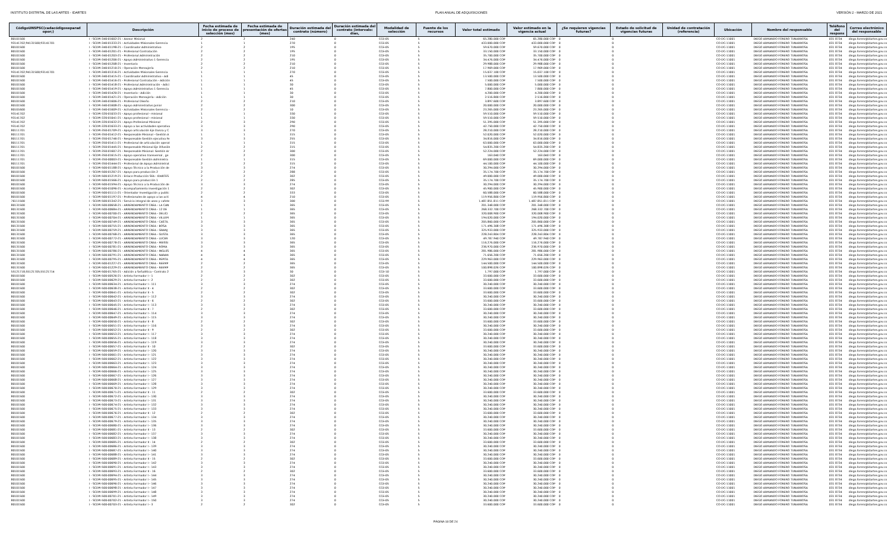INSTITUTO DISTRITAL DE LAS ARTES - IDARTES PLAN ANUAL DE ADQUISICIONES VERSIÓN 2 - MARZO DE 2021
| CódigoUNSPSC(cadacódigoseparad opor;) | Descripción | Fecha estimada de inicio de proceso de selección (mes) | Fecha estimada de presentación de ofertas (mes) | Duración estimada del contrato (número) | Duración estimada del contrato (intervalo: días, | Modalidad de selección | Fuente de los recursos | Valor total estimado | Valor estimado en la vigencia actual | ¿Se requieren vigencias futuras? | Estado de solicitud de vigencias futuras | Unidad de contratación (referencia) | Ubicación | Nombre del responsable | Teléfono del respons | Correo electrónico del responsable |
| --- | --- | --- | --- | --- | --- | --- | --- | --- | --- | --- | --- | --- | --- | --- | --- | --- |
| 80101500 | I - SCDPI-340-01602-21 - Asesor Misional | 2 | 2 | 240 | 0 | CCE-05 | 5 | 65.280.000 COP | 65.280.000 COP | 0 | 0 | | CO-DC-11001 | DIEGO ARMANDO FORERO TUNARROSA | 031 8734 | diego.forero@idartes.gov.co |
| 93141702;94131500;93141701 | I - SCDPI-340-01333-21 - Actividades Misionales Gerencia | 1 | 1 | 270 | 0 | CCE-05 | 5 | 433.000.000 COP | 433.000.000 COP | 0 | 0 | | CO-DC-11001 | DIEGO ARMANDO FORERO TUNARROSA | 031 8734 | diego.forero@idartes.gov.co |
| 80101500 | I - SCDPI-340-01198-21 - Coordinador Administrativo | 2 | 2 | 195 | 0 | CCE-05 | 5 | 59.670.000 COP | 59.670.000 COP | 0 | 0 | | CO-DC-11001 | DIEGO ARMANDO FORERO TUNARROSA | 031 8734 | diego.forero@idartes.gov.co |
| 80101500 | I - SCDPI-340-01201-21 - Profesional Contratación | 2 | 2 | 195 | 0 | CCE-05 | 5 | 33.150.000 COP | 33.150.000 COP | 0 | 0 | | CO-DC-11001 | DIEGO ARMANDO FORERO TUNARROSA | 031 8734 | diego.forero@idartes.gov.co |
| 80101500 | I - SCDPI-340-01203-21 - Profesional Administración | 2 | 2 | 210 | 0 | CCE-05 | 5 | 35.700.000 COP | 35.700.000 COP | 0 | 0 | | CO-DC-11001 | DIEGO ARMANDO FORERO TUNARROSA | 031 8734 | diego.forero@idartes.gov.co |
| 80101500 | I - SCDPI-340-01206-21 - Apoyo Administrativo 1 Gerencia | 2 | 2 | 195 | 0 | CCE-05 | 5 | 34.476.000 COP | 34.476.000 COP | 0 | 0 | | CO-DC-11001 | DIEGO ARMANDO FORERO TUNARROSA | 031 8734 | diego.forero@idartes.gov.co |
| 80101500 | I - SCDPI-340-01208-21 - Inventario | 2 | 2 | 210 | 0 | CCE-05 | 5 | 29.988.000 COP | 29.988.000 COP | 0 | 0 | | CO-DC-11001 | DIEGO ARMANDO FORERO TUNARROSA | 031 8734 | diego.forero@idartes.gov.co |
| 80101500 | I - SCDPI-340-01210-21 - Operación Mensajería | 2 | 2 | 210 | 0 | CCE-05 | 5 | 17.969.000 COP | 17.969.000 COP | 0 | 0 | | CO-DC-11001 | DIEGO ARMANDO FORERO TUNARROSA | 031 8734 | diego.forero@idartes.gov.co |
| 93141702;94131500;93141701 | I - SCDPI-340-01316-21 - Actividades Misionales Gerencia | 1 | 1 | 270 | 0 | CCE-05 | 5 | 15.037.100 COP | 15.037.100 COP | 0 | 0 | | CO-DC-11001 | DIEGO ARMANDO FORERO TUNARROSA | 031 8734 | diego.forero@idartes.gov.co |
| 80101500 | I - SCDPI-340-01415-21 - Coordinador Administrativo - Adi | 1 | 1 | 45 | 0 | CCE-05 | 5 | 13.500.000 COP | 13.500.000 COP | 0 | 0 | | CO-DC-11001 | DIEGO ARMANDO FORERO TUNARROSA | 031 8734 | diego.forero@idartes.gov.co |
| 80101500 | I - SCDPI-340-01416-21 - Profesional Contratación - Adición | 1 | 1 | 45 | 0 | CCE-05 | 5 | 7.500.000 COP | 7.500.000 COP | 0 | 0 | | CO-DC-11001 | DIEGO ARMANDO FORERO TUNARROSA | 031 8734 | diego.forero@idartes.gov.co |
| 80101500 | I - SCDPI-340-01418-21 - Profesional Administración - Adici | 1 | 1 | 30 | 0 | CCE-05 | 5 | 5.000.000 COP | 5.000.000 COP | 0 | 0 | | CO-DC-11001 | DIEGO ARMANDO FORERO TUNARROSA | 031 8734 | diego.forero@idartes.gov.co |
| 80101500 | I - SCDPI-340-01419-21 - Apoyo Administrativo 1 Gerencia | 1 | 1 | 45 | 0 | CCE-05 | 5 | 7.800.000 COP | 7.800.000 COP | 0 | 0 | | CO-DC-11001 | DIEGO ARMANDO FORERO TUNARROSA | 031 8734 | diego.forero@idartes.gov.co |
| 80101500 | I - SCDPI-340-01420-21 - Inventario - Adición | 1 | 1 | 30 | 0 | CCE-05 | 5 | 4.200.000 COP | 4.200.000 COP | 0 | 0 | | CO-DC-11001 | DIEGO ARMANDO FORERO TUNARROSA | 031 8734 | diego.forero@idartes.gov.co |
| 80101500 | I - SCDPI-340-01421-21 - Operación Mensajería - Adición | 1 | 1 | 30 | 0 | CCE-05 | 5 | 2.516.800 COP | 2.516.800 COP | 0 | 0 | | CO-DC-11001 | DIEGO ARMANDO FORERO TUNARROSA | 031 8734 | diego.forero@idartes.gov.co |
| 80101500 | I - SCDPI-340-01606-21 - Profesional Diseño | 2 | 2 | 210 | 0 | CCE-05 | 5 | 3.897.600 COP | 3.897.600 COP | 0 | 0 | | CO-DC-11001 | DIEGO ARMANDO FORERO TUNARROSA | 031 8734 | diego.forero@idartes.gov.co |
| 80101500 | I - SCDPI-340-01608-21 - Apoyo Administrativo Junior | 2 | 2 | 300 | 0 | CCE-05 | 5 | 20.000.000 COP | 20.000.000 COP | 0 | 0 | | CO-DC-11001 | DIEGO ARMANDO FORERO TUNARROSA | 031 8734 | diego.forero@idartes.gov.co |
| 80101600 | I - SCDPI-340-01609-21 - Actividades Misionales Gerencia - | 2 | 2 | 10 | 0 | CCE-05 | 5 | 23.265.000 COP | 23.265.000 COP | 0 | 0 | | CO-DC-11001 | DIEGO ARMANDO FORERO TUNARROSA | 031 8734 | diego.forero@idartes.gov.co |
| 93141702 | I - SCDPI-320-01033-21 - Apoyo profesional - misional | 1 | 1 | 330 | 0 | CCE-05 | 5 | 59.510.000 COP | 59.510.000 COP | 0 | 0 | | CO-DC-11001 | DIEGO ARMANDO FORERO TUNARROSA | 031 8734 | diego.forero@idartes.gov.co |
| 93141702 | I - SCDPI-320-01041-21 - Apoyo profesional - misional | 1 | 1 | 330 | 0 | CCE-05 | 5 | 59.510.000 COP | 59.510.000 COP | 0 | 0 | | CO-DC-11001 | DIEGO ARMANDO FORERO TUNARROSA | 031 8734 | diego.forero@idartes.gov.co |
| 93141702 | I - SCDPI-320-01632-21 - Apoyo Profesional Misional | 2 | 3 | 290 | 0 | CCE-05 | 5 | 51.395.000 COP | 51.395.000 COP | 0 | 0 | | CO-DC-11001 | DIEGO ARMANDO FORERO TUNARROSA | 031 8734 | diego.forero@idartes.gov.co |
| 93141702 | I - SCDPI-320-01633-21 - Apoyo a las actividades operativa | 3 | 3 | 290 | 0 | CCE-05 | 5 | 42.750.000 COP | 42.750.000 COP | 0 | 0 | | CO-DC-11001 | DIEGO ARMANDO FORERO TUNARROSA | 031 8734 | diego.forero@idartes.gov.co |
| 80111701 | I - SCDPI-350-01709-21 - Apoyo articulación Eje Danza y C | 3 | 3 | 270 | 0 | CCE-05 | 5 | 28.210.000 COP | 28.210.000 COP | 0 | 0 | | CO-DC-11001 | DIEGO ARMANDO FORERO TUNARROSA | 031 8734 | diego.forero@idartes.gov.co |
| 80111701 | I - SCDPI-350-01412-21 - Responsable Misional - Gestión A | 1 | 1 | 315 | 0 | CCE-05 | 5 | 52.020.000 COP | 52.020.000 COP | 0 | 0 | | CO-DC-11001 | DIEGO ARMANDO FORERO TUNARROSA | 031 8734 | diego.forero@idartes.gov.co |
| 80111701 | I - SCDPI-350-01746-21 - Responsable Gestión ejecutiva Fe | 3 | 3 | 255 | 0 | CCE-05 | 5 | 34.816.000 COP | 34.816.000 COP | 0 | 0 | | CO-DC-11001 | DIEGO ARMANDO FORERO TUNARROSA | 031 8734 | diego.forero@idartes.gov.co |
| 80111701 | I - SCDPI-350-01411-21 - Profesional de articulación operat | 1 | 1 | 315 | 0 | CCE-05 | 5 | 63.000.000 COP | 63.000.000 COP | 0 | 0 | | CO-DC-11001 | DIEGO ARMANDO FORERO TUNARROSA | 031 8734 | diego.forero@idartes.gov.co |
| 80111701 | I - SCDPI-350-01445-21 - Responsable Misional Eje Difusión | 2 | 2 | 315 | 0 | CCE-05 | 5 | 54.835.200 COP | 54.835.200 COP | 0 | 0 | | CO-DC-11001 | DIEGO ARMANDO FORERO TUNARROSA | 031 8734 | diego.forero@idartes.gov.co |
| 80111701 | I - SCDPI-350-01607-21 - Responsable Misional: Gestión Ar | 2 | 2 | 300 | 0 | CCE-05 | 5 | 52.224.000 COP | 52.224.000 COP | 0 | 0 | | CO-DC-11001 | DIEGO ARMANDO FORERO TUNARROSA | 031 8734 | diego.forero@idartes.gov.co |
| 80111701 | I - SCDPI-350-01615-21 - Apoyo operativo transversal , ge | 2 | 2 | 300 | 0 | CCE-05 | 5 | 163.040 COP | 163.040 COP | 0 | 0 | | CO-DC-11001 | DIEGO ARMANDO FORERO TUNARROSA | 031 8734 | diego.forero@idartes.gov.co |
| 80111701 | I - SCDPI-350-00003-21 - Responsable Gestión Administra | 1 | 1 | 315 | 0 | CCE-05 | 5 | 69.000.000 COP | 69.000.000 COP | 0 | 0 | | CO-DC-11001 | DIEGO ARMANDO FORERO TUNARROSA | 031 8734 | diego.forero@idartes.gov.co |
| 80111701 | I - SCDPI-350-01444-21 - Profesional de Apoyo Administrat | 2 | 2 | 315 | 0 | CCE-05 | 5 | 44.100.000 COP | 44.100.000 COP | 0 | 0 | | CO-DC-11001 | DIEGO ARMANDO FORERO TUNARROSA | 031 8734 | diego.forero@idartes.gov.co |
| 80101500 | I - SCDPI-500-01188-21 - Apoyo Técnico a la Producción de | 3 | 3 | 274 | 0 | CCE-05 | 5 | 30.294.000 COP | 30.294.000 COP | 0 | 0 | | CO-DC-11001 | DIEGO ARMANDO FORERO TUNARROSA | 031 8734 | diego.forero@idartes.gov.co |
| 80101500 | I - SCDPI-500-01207-21 - Apoyo para producción 2 | 2 | 2 | 288 | 0 | CCE-05 | 5 | 35.174.700 COP | 35.174.700 COP | 0 | 0 | | CO-DC-11001 | DIEGO ARMANDO FORERO TUNARROSA | 031 8734 | diego.forero@idartes.gov.co |
| 80101500 | I - SCDPI-500-01219-21 - Enlace Producción SFA - IDARTES | 2 | 2 | 302 | 0 | CCE-05 | 5 | 49.000.000 COP | 49.000.000 COP | 0 | 0 | | CO-DC-11001 | DIEGO ARMANDO FORERO TUNARROSA | 031 8734 | diego.forero@idartes.gov.co |
| 80101500 | I - SCDPI-500-01566-21 - Apoyo para producción 1 | 2 | 2 | 285 | 0 | CCE-05 | 5 | 35.174.700 COP | 35.174.700 COP | 0 | 0 | | CO-DC-11001 | DIEGO ARMANDO FORERO TUNARROSA | 031 8734 | diego.forero@idartes.gov.co |
| 80101500 | I - SCDPI-500-01594-21 - Apoyo Técnico a la Producción de | 3 | 3 | 274 | 0 | CCE-05 | 5 | 30.294.000 COP | 30.294.000 COP | 0 | 0 | | CO-DC-11001 | DIEGO ARMANDO FORERO TUNARROSA | 031 8734 | diego.forero@idartes.gov.co |
| 80101500 | I - SCDPI-500-01096-21 - Acompañamiento Investigación 1 | 2 | 2 | 302 | 0 | CCE-05 | 5 | 45.900.000 COP | 45.900.000 COP | 0 | 0 | | CO-DC-11001 | DIEGO ARMANDO FORERO TUNARROSA | 031 8734 | diego.forero@idartes.gov.co |
| 80101500 | I - SCDPI-500-01111-21 - Orientador Investigación y public | 2 | 2 | 333 | 0 | CCE-05 | 5 | 60.588.000 COP | 60.588.000 COP | 0 | 0 | | CO-DC-11001 | DIEGO ARMANDO FORERO TUNARROSA | 031 8734 | diego.forero@idartes.gov.co |
| 80101500 | I - SCDPI-500-01197-21 - Profesionales de apoyo a las acti | 4 | 4 | 210 | 0 | CCE-05 | 5 | 119.956.800 COP | 119.956.800 COP | 0 | 0 | | CO-DC-11001 | DIEGO ARMANDO FORERO TUNARROSA | 031 8734 | diego.forero@idartes.gov.co |
| 76111500 | I - SCDPI-500-01342-21 - Servicio integral de aseo y cafete | 3 | 3 | 300 | 0 | CCE-99 | 5 | 1.487.851.811 COP | 1.487.851.811 COP | 0 | 0 | | CO-DC-11001 | DIEGO ARMANDO FORERO TUNARROSA | 031 8734 | diego.forero@idartes.gov.co |
| 80131500 | I - SCDPI-500-00658-21 - ARRENDAMIENTO CREA - LA CAN | 1 | 1 | 365 | 0 | CCE-05 | 5 | 201.348.000 COP | 201.348.000 COP | 0 | 0 | | CO-DC-11001 | DIEGO ARMANDO FORERO TUNARROSA | 031 8734 | diego.forero@idartes.gov.co |
| 80131500 | I - SCDPI-500-00684-21 - ARRENDAMIENTO CREA - 12 DE | 1 | 1 | 365 | 0 | CCE-05 | 5 | 268.332.700 COP | 268.332.700 COP | 0 | 0 | | CO-DC-11001 | DIEGO ARMANDO FORERO TUNARROSA | 031 8734 | diego.forero@idartes.gov.co |
| 80131500 | I - SCDPI-500-00700-21 - ARRENDAMIENTO CREA - DELICI | 2 | 2 | 365 | 0 | CCE-05 | 5 | 320.008.900 COP | 320.008.900 COP | 0 | 0 | | CO-DC-11001 | DIEGO ARMANDO FORERO TUNARROSA | 031 8734 | diego.forero@idartes.gov.co |
| 80131500 | I - SCDPI-500-00704-21 - ARRENDAMIENTO CREA - VILLEM | 1 | 1 | 365 | 0 | CCE-05 | 5 | 194.020.000 COP | 194.020.000 COP | 0 | 0 | | CO-DC-11001 | DIEGO ARMANDO FORERO TUNARROSA | 031 8734 | diego.forero@idartes.gov.co |
| 80131500 | I - SCDPI-500-00749-21 - ARRENDAMIENTO CREA - CASTIL | 3 | 3 | 365 | 0 | CCE-05 | 5 | 205.860.000 COP | 205.860.000 COP | 0 | 0 | | CO-DC-11001 | DIEGO ARMANDO FORERO TUNARROSA | 031 8734 | diego.forero@idartes.gov.co |
| 80131500 | I - SCDPI-500-00755-21 - ARRENDAMIENTO CREA - BOSA | 3 | 3 | 365 | 0 | CCE-05 | 5 | 171.496.308 COP | 171.496.308 COP | 0 | 0 | | CO-DC-11001 | DIEGO ARMANDO FORERO TUNARROSA | 031 8734 | diego.forero@idartes.gov.co |
| 80131500 | I - SCDPI-500-00759-21 - ARRENDAMIENTO CREA - GRANJ | 3 | 3 | 365 | 0 | CCE-05 | 5 | 325.933.000 COP | 325.933.000 COP | 0 | 0 | | CO-DC-11001 | DIEGO ARMANDO FORERO TUNARROSA | 031 8734 | diego.forero@idartes.gov.co |
| 80131500 | I - SCDPI-500-00768-21 - ARRENDAMIENTO CREA - GUSTA | 3 | 3 | 365 | 0 | CCE-05 | 5 | 228.243.804 COP | 228.243.804 COP | 0 | 0 | | CO-DC-11001 | DIEGO ARMANDO FORERO TUNARROSA | 031 8734 | diego.forero@idartes.gov.co |
| 80131500 | I - SCDPI-500-00772-21 - ARRENDAMIENTO CREA - LUCER | 3 | 3 | 120 | 0 | CCE-05 | 5 | 49.787.940 COP | 49.787.940 COP | 0 | 0 | | CO-DC-11001 | DIEGO ARMANDO FORERO TUNARROSA | 031 8734 | diego.forero@idartes.gov.co |
| 80131500 | I - SCDPI-500-00778-21 - ARRENDAMIENTO CREA - MEISSI | 3 | 3 | 365 | 0 | CCE-05 | 5 | 116.276.000 COP | 116.276.000 COP | 0 | 0 | | CO-DC-11001 | DIEGO ARMANDO FORERO TUNARROSA | 031 8734 | diego.forero@idartes.gov.co |
| 80131500 | I - SCDPI-500-00781-21 - ARRENDAMIENTO CREA - ROMA | 3 | 3 | 365 | 0 | CCE-05 | 5 | 236.970.000 COP | 236.970.000 COP | 0 | 0 | | CO-DC-11001 | DIEGO ARMANDO FORERO TUNARROSA | 031 8734 | diego.forero@idartes.gov.co |
| 80131500 | I - SCDPI-500-00786-21 - ARRENDAMIENTO CREA - INGLES | 4 | 4 | 365 | 0 | CCE-05 | 5 | 281.986.000 COP | 281.986.000 COP | 0 | 0 | | CO-DC-11001 | DIEGO ARMANDO FORERO TUNARROSA | 031 8734 | diego.forero@idartes.gov.co |
| 80131500 | I - SCDPI-500-00791-21 - ARRENDAMIENTO CREA - NARAN | 4 | 4 | 365 | 0 | CCE-05 | 5 | 71.656.200 COP | 71.656.200 COP | 0 | 0 | | CO-DC-11001 | DIEGO ARMANDO FORERO TUNARROSA | 031 8734 | diego.forero@idartes.gov.co |
| 80131500 | I - SCDPI-500-00795-21 - ARRENDAMIENTO CREA - PEPITA | 4 | 4 | 365 | 0 | CCE-05 | 5 | 229.963.000 COP | 229.963.000 COP | 0 | 0 | | CO-DC-11001 | DIEGO ARMANDO FORERO TUNARROSA | 031 8734 | diego.forero@idartes.gov.co |
| 80131500 | I - SCDPI-500-01227-21 - ARRENDAMIENTO CREA - REEMP | 2 | 2 | 365 | 0 | CCE-05 | 5 | 144.500.000 COP | 144.500.000 COP | 0 | 0 | | CO-DC-11001 | DIEGO ARMANDO FORERO TUNARROSA | 031 8734 | diego.forero@idartes.gov.co |
| 80131500 | I - SCDPI-500-01229-21 - ARRENDAMIENTO CREA - REEMP | 2 | 2 | 365 | 0 | CCE-05 | 5 | 100.898.026 COP | 100.898.026 COP | 0 | 0 | | CO-DC-11001 | DIEGO ARMANDO FORERO TUNARROSA | 031 8734 | diego.forero@idartes.gov.co |
| 55121718;55121705;55121714 | I - SCDPI-500-01765-21 - Adición a Señalética - Contrato 2 | 3 | 3 | 30 | 0 | CCE-10 | 5 | 1.797.000 COP | 1.797.000 COP | 0 | 0 | | CO-DC-11001 | DIEGO ARMANDO FORERO TUNARROSA | 031 8734 | diego.forero@idartes.gov.co |
| 80101500 | I - SCDPI-500-00526-21 - Artista Formador I - 1 | 2 | 2 | 302 | 0 | CCE-05 | 5 | 33.600.000 COP | 33.600.000 COP | 0 | 0 | | CO-DC-11001 | DIEGO ARMANDO FORERO TUNARROSA | 031 8734 | diego.forero@idartes.gov.co |
| 80101500 | I - SCDPI-500-00629-21 - Artista Formador I - 2 | 2 | 2 | 302 | 0 | CCE-05 | 5 | 33.600.000 COP | 33.600.000 COP | 0 | 0 | | CO-DC-11001 | DIEGO ARMANDO FORERO TUNARROSA | 031 8734 | diego.forero@idartes.gov.co |
| 80101500 | I - SCDPI-500-00634-21 - Artista Formador I - 111 | 3 | 3 | 274 | 0 | CCE-05 | 5 | 30.240.000 COP | 30.240.000 COP | 0 | 0 | | CO-DC-11001 | DIEGO ARMANDO FORERO TUNARROSA | 031 8734 | diego.forero@idartes.gov.co |
| 80101500 | I - SCDPI-500-00638-21 - Artista Formador II - 4 | 2 | 2 | 302 | 0 | CCE-05 | 5 | 33.600.000 COP | 33.600.000 COP | 0 | 0 | | CO-DC-11001 | DIEGO ARMANDO FORERO TUNARROSA | 031 8734 | diego.forero@idartes.gov.co |
| 80101500 | I - SCDPI-500-00641-21 - Artista Formador II - 5 | 2 | 2 | 302 | 0 | CCE-05 | 5 | 33.600.000 COP | 33.600.000 COP | 0 | 0 | | CO-DC-11001 | DIEGO ARMANDO FORERO TUNARROSA | 031 8734 | diego.forero@idartes.gov.co |
| 80101500 | I - SCDPI-500-00642-21 - Artista Formador I - 112 | 3 | 3 | 274 | 0 | CCE-05 | 5 | 30.240.000 COP | 30.240.000 COP | 0 | 0 | | CO-DC-11001 | DIEGO ARMANDO FORERO TUNARROSA | 031 8734 | diego.forero@idartes.gov.co |
| 80101500 | I - SCDPI-500-00643-21 - Artista Formador II - 6 | 2 | 2 | 302 | 0 | CCE-05 | 5 | 33.600.000 COP | 33.600.000 COP | 0 | 0 | | CO-DC-11001 | DIEGO ARMANDO FORERO TUNARROSA | 031 8734 | diego.forero@idartes.gov.co |
| 80101500 | I - SCDPI-500-00645-21 - Artista Formador I - 113 | 3 | 3 | 274 | 0 | CCE-05 | 5 | 30.240.000 COP | 30.240.000 COP | 0 | 0 | | CO-DC-11001 | DIEGO ARMANDO FORERO TUNARROSA | 031 8734 | diego.forero@idartes.gov.co |
| 80101500 | I - SCDPI-500-00646-21 - Artista Formador II - 7 | 2 | 2 | 302 | 0 | CCE-05 | 5 | 33.600.000 COP | 33.600.000 COP | 0 | 0 | | CO-DC-11001 | DIEGO ARMANDO FORERO TUNARROSA | 031 8734 | diego.forero@idartes.gov.co |
| 80101500 | I - SCDPI-500-00647-21 - Artista Formador I - 114 | 3 | 3 | 274 | 0 | CCE-05 | 5 | 30.240.000 COP | 30.240.000 COP | 0 | 0 | | CO-DC-11001 | DIEGO ARMANDO FORERO TUNARROSA | 031 8734 | diego.forero@idartes.gov.co |
| 80101500 | I - SCDPI-500-00649-21 - Artista Formador I - 115 | 3 | 3 | 274 | 0 | CCE-05 | 5 | 30.240.000 COP | 30.240.000 COP | 0 | 0 | | CO-DC-11001 | DIEGO ARMANDO FORERO TUNARROSA | 031 8734 | diego.forero@idartes.gov.co |
| 80101500 | I - SCDPI-500-00650-21 - Artista Formador II - 8 | 2 | 2 | 302 | 0 | CCE-05 | 5 | 33.600.000 COP | 33.600.000 COP | 0 | 0 | | CO-DC-11001 | DIEGO ARMANDO FORERO TUNARROSA | 031 8734 | diego.forero@idartes.gov.co |
| 80101500 | I - SCDPI-500-00651-21 - Artista Formador I - 116 | 3 | 3 | 274 | 0 | CCE-05 | 5 | 30.240.000 COP | 30.240.000 COP | 0 | 0 | | CO-DC-11001 | DIEGO ARMANDO FORERO TUNARROSA | 031 8734 | diego.forero@idartes.gov.co |
| 80101500 | I - SCDPI-500-00652-21 - Artista Formador II - 9 | 2 | 2 | 302 | 0 | CCE-05 | 5 | 33.600.000 COP | 33.600.000 COP | 0 | 0 | | CO-DC-11001 | DIEGO ARMANDO FORERO TUNARROSA | 031 8734 | diego.forero@idartes.gov.co |
| 80101500 | I - SCDPI-500-00653-21 - Artista Formador I - 117 | 3 | 3 | 274 | 0 | CCE-05 | 5 | 30.240.000 COP | 30.240.000 COP | 0 | 0 | | CO-DC-11001 | DIEGO ARMANDO FORERO TUNARROSA | 031 8734 | diego.forero@idartes.gov.co |
| 80101500 | I - SCDPI-500-00655-21 - Artista Formador I - 118 | 3 | 3 | 274 | 0 | CCE-05 | 5 | 30.240.000 COP | 30.240.000 COP | 0 | 0 | | CO-DC-11001 | DIEGO ARMANDO FORERO TUNARROSA | 031 8734 | diego.forero@idartes.gov.co |
| 80101500 | I - SCDPI-500-00656-21 - Artista Formador I - 119 | 3 | 3 | 274 | 0 | CCE-05 | 5 | 30.240.000 COP | 30.240.000 COP | 0 | 0 | | CO-DC-11001 | DIEGO ARMANDO FORERO TUNARROSA | 031 8734 | diego.forero@idartes.gov.co |
| 80101500 | I - SCDPI-500-00657-21 - Artista Formador II - 10 | 2 | 2 | 302 | 0 | CCE-05 | 5 | 33.600.000 COP | 33.600.000 COP | 0 | 0 | | CO-DC-11001 | DIEGO ARMANDO FORERO TUNARROSA | 031 8734 | diego.forero@idartes.gov.co |
| 80101500 | I - SCDPI-500-00659-21 - Artista Formador I - 120 | 3 | 3 | 274 | 0 | CCE-05 | 5 | 30.240.000 COP | 30.240.000 COP | 0 | 0 | | CO-DC-11001 | DIEGO ARMANDO FORERO TUNARROSA | 031 8734 | diego.forero@idartes.gov.co |
| 80101500 | I - SCDPI-500-00661-21 - Artista Formador I - 121 | 3 | 3 | 274 | 0 | CCE-05 | 5 | 30.240.000 COP | 30.240.000 COP | 0 | 0 | | CO-DC-11001 | DIEGO ARMANDO FORERO TUNARROSA | 031 8734 | diego.forero@idartes.gov.co |
| 80101500 | I - SCDPI-500-00662-21 - Artista Formador I - 122 | 3 | 3 | 274 | 0 | CCE-05 | 5 | 30.240.000 COP | 30.240.000 COP | 0 | 0 | | CO-DC-11001 | DIEGO ARMANDO FORERO TUNARROSA | 031 8734 | diego.forero@idartes.gov.co |
| 80101500 | I - SCDPI-500-00663-21 - Artista Formador I - 123 | 3 | 3 | 274 | 0 | CCE-05 | 5 | 30.240.000 COP | 30.240.000 COP | 0 | 0 | | CO-DC-11001 | DIEGO ARMANDO FORERO TUNARROSA | 031 8734 | diego.forero@idartes.gov.co |
| 80101500 | I - SCDPI-500-00664-21 - Artista Formador I - 124 | 3 | 3 | 274 | 0 | CCE-05 | 5 | 30.240.000 COP | 30.240.000 COP | 0 | 0 | | CO-DC-11001 | DIEGO ARMANDO FORERO TUNARROSA | 031 8734 | diego.forero@idartes.gov.co |
| 80101500 | I - SCDPI-500-00666-21 - Artista Formador I - 125 | 3 | 3 | 274 | 0 | CCE-05 | 5 | 30.240.000 COP | 30.240.000 COP | 0 | 0 | | CO-DC-11001 | DIEGO ARMANDO FORERO TUNARROSA | 031 8734 | diego.forero@idartes.gov.co |
| 80101500 | I - SCDPI-500-00667-21 - Artista Formador I - 126 | 3 | 3 | 274 | 0 | CCE-05 | 5 | 30.240.000 COP | 30.240.000 COP | 0 | 0 | | CO-DC-11001 | DIEGO ARMANDO FORERO TUNARROSA | 031 8734 | diego.forero@idartes.gov.co |
| 80101500 | I - SCDPI-500-00668-21 - Artista Formador I - 127 | 3 | 3 | 274 | 0 | CCE-05 | 5 | 30.240.000 COP | 30.240.000 COP | 0 | 0 | | CO-DC-11001 | DIEGO ARMANDO FORERO TUNARROSA | 031 8734 | diego.forero@idartes.gov.co |
| 80101500 | I - SCDPI-500-00669-21 - Artista Formador I - 128 | 3 | 3 | 274 | 0 | CCE-05 | 5 | 30.240.000 COP | 30.240.000 COP | 0 | 0 | | CO-DC-11001 | DIEGO ARMANDO FORERO TUNARROSA | 031 8734 | diego.forero@idartes.gov.co |
| 80101500 | I - SCDPI-500-00670-21 - Artista Formador I - 129 | 3 | 3 | 274 | 0 | CCE-05 | 5 | 30.240.000 COP | 30.240.000 COP | 0 | 0 | | CO-DC-11001 | DIEGO ARMANDO FORERO TUNARROSA | 031 8734 | diego.forero@idartes.gov.co |
| 80101500 | I - SCDPI-500-00671-21 - Artista Formador II - 11 | 2 | 2 | 302 | 0 | CCE-05 | 5 | 33.600.000 COP | 33.600.000 COP | 0 | 0 | | CO-DC-11001 | DIEGO ARMANDO FORERO TUNARROSA | 031 8734 | diego.forero@idartes.gov.co |
| 80101500 | I - SCDPI-500-00672-21 - Artista Formador I - 130 | 3 | 3 | 274 | 0 | CCE-05 | 5 | 30.240.000 COP | 30.240.000 COP | 0 | 0 | | CO-DC-11001 | DIEGO ARMANDO FORERO TUNARROSA | 031 8734 | diego.forero@idartes.gov.co |
| 80101500 | I - SCDPI-500-00673-21 - Artista Formador I - 131 | 3 | 3 | 274 | 0 | CCE-05 | 5 | 30.240.000 COP | 30.240.000 COP | 0 | 0 | | CO-DC-11001 | DIEGO ARMANDO FORERO TUNARROSA | 031 8734 | diego.forero@idartes.gov.co |
| 80101500 | I - SCDPI-500-00674-21 - Artista Formador I - 132 | 3 | 3 | 274 | 0 | CCE-05 | 5 | 30.240.000 COP | 30.240.000 COP | 0 | 0 | | CO-DC-11001 | DIEGO ARMANDO FORERO TUNARROSA | 031 8734 | diego.forero@idartes.gov.co |
| 80101500 | I - SCDPI-500-00675-21 - Artista Formador I - 133 | 3 | 3 | 274 | 0 | CCE-05 | 5 | 30.240.000 COP | 30.240.000 COP | 0 | 0 | | CO-DC-11001 | DIEGO ARMANDO FORERO TUNARROSA | 031 8734 | diego.forero@idartes.gov.co |
| 80101500 | I - SCDPI-500-00676-21 - Artista Formador II - 12 | 2 | 2 | 302 | 0 | CCE-05 | 5 | 33.600.000 COP | 33.600.000 COP | 0 | 0 | | CO-DC-11001 | DIEGO ARMANDO FORERO TUNARROSA | 031 8734 | diego.forero@idartes.gov.co |
| 80101500 | I - SCDPI-500-00677-21 - Artista Formador I - 134 | 3 | 3 | 274 | 0 | CCE-05 | 5 | 30.240.000 COP | 30.240.000 COP | 0 | 0 | | CO-DC-11001 | DIEGO ARMANDO FORERO TUNARROSA | 031 8734 | diego.forero@idartes.gov.co |
| 80101500 | I - SCDPI-500-00679-21 - Artista Formador I - 135 | 3 | 3 | 274 | 0 | CCE-05 | 5 | 30.240.000 COP | 30.240.000 COP | 0 | 0 | | CO-DC-11001 | DIEGO ARMANDO FORERO TUNARROSA | 031 8734 | diego.forero@idartes.gov.co |
| 80101500 | I - SCDPI-500-00680-21 - Artista Formador I - 136 | 3 | 3 | 274 | 0 | CCE-05 | 5 | 30.240.000 COP | 30.240.000 COP | 0 | 0 | | CO-DC-11001 | DIEGO ARMANDO FORERO TUNARROSA | 031 8734 | diego.forero@idartes.gov.co |
| 80101500 | I - SCDPI-500-00681-21 - Artista Formador II - 13 | 2 | 2 | 302 | 0 | CCE-05 | 5 | 33.600.000 COP | 33.600.000 COP | 0 | 0 | | CO-DC-11001 | DIEGO ARMANDO FORERO TUNARROSA | 031 8734 | diego.forero@idartes.gov.co |
| 80101500 | I - SCDPI-500-00682-21 - Artista Formador I - 137 | 3 | 3 | 274 | 0 | CCE-05 | 5 | 30.240.000 COP | 30.240.000 COP | 0 | 0 | | CO-DC-11001 | DIEGO ARMANDO FORERO TUNARROSA | 031 8734 | diego.forero@idartes.gov.co |
| 80101500 | I - SCDPI-500-00683-21 - Artista Formador I - 138 | 3 | 3 | 274 | 0 | CCE-05 | 5 | 30.240.000 COP | 30.240.000 COP | 0 | 0 | | CO-DC-11001 | DIEGO ARMANDO FORERO TUNARROSA | 031 8734 | diego.forero@idartes.gov.co |
| 80101500 | I - SCDPI-500-00685-21 - Artista Formador II - 14 | 2 | 2 | 302 | 0 | CCE-05 | 5 | 33.600.000 COP | 33.600.000 COP | 0 | 0 | | CO-DC-11001 | DIEGO ARMANDO FORERO TUNARROSA | 031 8734 | diego.forero@idartes.gov.co |
| 80101500 | I - SCDPI-500-00686-21 - Artista Formador I - 139 | 3 | 3 | 274 | 0 | CCE-05 | 5 | 30.240.000 COP | 30.240.000 COP | 0 | 0 | | CO-DC-11001 | DIEGO ARMANDO FORERO TUNARROSA | 031 8734 | diego.forero@idartes.gov.co |
| 80101500 | I - SCDPI-500-00687-21 - Artista Formador I - 140 | 3 | 3 | 274 | 0 | CCE-05 | 5 | 30.240.000 COP | 30.240.000 COP | 0 | 0 | | CO-DC-11001 | DIEGO ARMANDO FORERO TUNARROSA | 031 8734 | diego.forero@idartes.gov.co |
| 80101500 | I - SCDPI-500-00688-21 - Artista Formador I - 141 | 3 | 3 | 274 | 0 | CCE-05 | 5 | 30.240.000 COP | 30.240.000 COP | 0 | 0 | | CO-DC-11001 | DIEGO ARMANDO FORERO TUNARROSA | 031 8734 | diego.forero@idartes.gov.co |
| 80101500 | I - SCDPI-500-00689-21 - Artista Formador II - 15 | 2 | 2 | 302 | 0 | CCE-05 | 5 | 33.600.000 COP | 33.600.000 COP | 0 | 0 | | CO-DC-11001 | DIEGO ARMANDO FORERO TUNARROSA | 031 8734 | diego.forero@idartes.gov.co |
| 80101500 | I - SCDPI-500-00690-21 - Artista Formador I - 142 | 3 | 3 | 274 | 0 | CCE-05 | 5 | 30.240.000 COP | 30.240.000 COP | 0 | 0 | | CO-DC-11001 | DIEGO ARMANDO FORERO TUNARROSA | 031 8734 | diego.forero@idartes.gov.co |
| 80101500 | I - SCDPI-500-00691-21 - Artista Formador I - 143 | 3 | 3 | 274 | 0 | CCE-05 | 5 | 30.240.000 COP | 30.240.000 COP | 0 | 0 | | CO-DC-11001 | DIEGO ARMANDO FORERO TUNARROSA | 031 8734 | diego.forero@idartes.gov.co |
| 80101500 | I - SCDPI-500-00693-21 - Artista Formador II - 16 | 2 | 2 | 302 | 0 | CCE-05 | 5 | 33.600.000 COP | 33.600.000 COP | 0 | 0 | | CO-DC-11001 | DIEGO ARMANDO FORERO TUNARROSA | 031 8734 | diego.forero@idartes.gov.co |
| 80101500 | I - SCDPI-500-00694-21 - Artista Formador I - 144 | 3 | 3 | 274 | 0 | CCE-05 | 5 | 30.240.000 COP | 30.240.000 COP | 0 | 0 | | CO-DC-11001 | DIEGO ARMANDO FORERO TUNARROSA | 031 8734 | diego.forero@idartes.gov.co |
| 80101500 | I - SCDPI-500-00695-21 - Artista Formador I - 145 | 3 | 3 | 274 | 0 | CCE-05 | 5 | 30.240.000 COP | 30.240.000 COP | 0 | 0 | | CO-DC-11001 | DIEGO ARMANDO FORERO TUNARROSA | 031 8734 | diego.forero@idartes.gov.co |
| 80101500 | I - SCDPI-500-00696-21 - Artista Formador I - 146 | 3 | 3 | 274 | 0 | CCE-05 | 5 | 30.240.000 COP | 30.240.000 COP | 0 | 0 | | CO-DC-11001 | DIEGO ARMANDO FORERO TUNARROSA | 031 8734 | diego.forero@idartes.gov.co |
| 80101500 | I - SCDPI-500-00698-21 - Artista Formador I - 147 | 3 | 3 | 274 | 0 | CCE-05 | 5 | 30.240.000 COP | 30.240.000 COP | 0 | 0 | | CO-DC-11001 | DIEGO ARMANDO FORERO TUNARROSA | 031 8734 | diego.forero@idartes.gov.co |
| 80101500 | I - SCDPI-500-00699-21 - Artista Formador I - 148 | 3 | 3 | 274 | 0 | CCE-05 | 5 | 30.240.000 COP | 30.240.000 COP | 0 | 0 | | CO-DC-11001 | DIEGO ARMANDO FORERO TUNARROSA | 031 8734 | diego.forero@idartes.gov.co |
| 80101500 | I - SCDPI-500-00701-21 - Artista Formador I - 149 | 3 | 3 | 274 | 0 | CCE-05 | 5 | 30.240.000 COP | 30.240.000 COP | 0 | 0 | | CO-DC-11001 | DIEGO ARMANDO FORERO TUNARROSA | 031 8734 | diego.forero@idartes.gov.co |
| 80101500 | I - SCDPI-500-00702-21 - Artista Formador I - 150 | 3 | 3 | 274 | 0 | CCE-05 | 5 | 30.240.000 COP | 30.240.000 COP | 0 | 0 | | CO-DC-11001 | DIEGO ARMANDO FORERO TUNARROSA | 031 8734 | diego.forero@idartes.gov.co |
| 80101500 | I - SCDPI-500-00703-21 - Artista Formador I - 3 | 2 | 2 | 302 | 0 | CCE-05 | 5 | 33.600.000 COP | 33.600.000 COP | 0 | 0 | | CO-DC-11001 | DIEGO ARMANDO FORERO TUNARROSA | 031 8734 | diego.forero@idartes.gov.co |
PÁGINA 18 DE 24